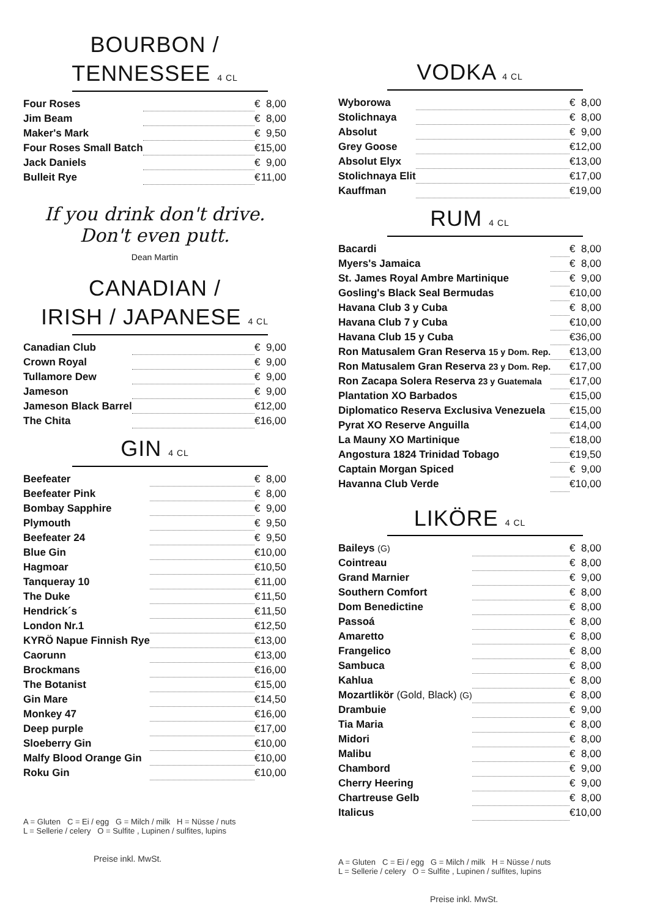BOURBON /
TENNESSEE 4 CL
| Four Roses | | € | 8,00 |
| Jim Beam | | € | 8,00 |
| Maker's Mark | | € | 9,50 |
| Four Roses Small Batch | | € | 15,00 |
| Jack Daniels | | € | 9,00 |
| Bulleit Rye | | € | 11,00 |
If you drink don't drive.
Don't even putt.
Dean Martin
CANADIAN /
IRISH / JAPANESE 4 CL
| Canadian Club | | € | 9,00 |
| Crown Royal | | € | 9,00 |
| Tullamore Dew | | € | 9,00 |
| Jameson | | € | 9,00 |
| Jameson Black Barrel | | € | 12,00 |
| The Chita | | € | 16,00 |
GIN 4 CL
| Beefeater | | € | 8,00 |
| Beefeater Pink | | € | 8,00 |
| Bombay Sapphire | | € | 9,00 |
| Plymouth | | € | 9,50 |
| Beefeater 24 | | € | 9,50 |
| Blue Gin | | € | 10,00 |
| Hagmoar | | € | 10,50 |
| Tanqueray 10 | | € | 11,00 |
| The Duke | | € | 11,50 |
| Hendrick´s | | € | 11,50 |
| London Nr.1 | | € | 12,50 |
| KYRÖ Napue Finnish Rye | | € | 13,00 |
| Caorunn | | € | 13,00 |
| Brockmans | | € | 16,00 |
| The Botanist | | € | 15,00 |
| Gin Mare | | € | 14,50 |
| Monkey 47 | | € | 16,00 |
| Deep purple | | € | 17,00 |
| Sloeberry Gin | | € | 10,00 |
| Malfy Blood Orange Gin | | € | 10,00 |
| Roku Gin | | € | 10,00 |
A = Gluten C = Ei / egg G = Milch / milk H = Nüsse / nuts
L = Sellerie / celery O = Sulfite , Lupinen / sulfites, lupins
Preise inkl. MwSt.
VODKA 4 CL
| Wyborowa | | € | 8,00 |
| Stolichnaya | | € | 8,00 |
| Absolut | | € | 9,00 |
| Grey Goose | | € | 12,00 |
| Absolut Elyx | | € | 13,00 |
| Stolichnaya Elit | | € | 17,00 |
| Kauffman | | € | 19,00 |
RUM 4 CL
| Bacardi | | € | 8,00 |
| Myers's Jamaica | | € | 8,00 |
| St. James Royal Ambre Martinique | | € | 9,00 |
| Gosling's Black Seal Bermudas | | € | 10,00 |
| Havana Club 3 y Cuba | | € | 8,00 |
| Havana Club 7 y Cuba | | € | 10,00 |
| Havana Club 15 y Cuba | | € | 36,00 |
| Ron Matusalem Gran Reserva 15 y Dom. Rep. | | € | 13,00 |
| Ron Matusalem Gran Reserva 23 y Dom. Rep. | | € | 17,00 |
| Ron Zacapa Solera Reserva 23 y Guatemala | | € | 17,00 |
| Plantation XO Barbados | | € | 15,00 |
| Diplomatico Reserva Exclusiva Venezuela | | € | 15,00 |
| Pyrat XO Reserve Anguilla | | € | 14,00 |
| La Mauny XO Martinique | | € | 18,00 |
| Angostura 1824 Trinidad Tobago | | € | 19,50 |
| Captain Morgan Spiced | | € | 9,00 |
| Havanna Club Verde | | € | 10,00 |
LIKÖRE 4 CL
| Baileys (G) | | € | 8,00 |
| Cointreau | | € | 8,00 |
| Grand Marnier | | € | 9,00 |
| Southern Comfort | | € | 8,00 |
| Dom Benedictine | | € | 8,00 |
| Passoá | | € | 8,00 |
| Amaretto | | € | 8,00 |
| Frangelico | | € | 8,00 |
| Sambuca | | € | 8,00 |
| Kahlua | | € | 8,00 |
| Mozartlikör (Gold, Black) (G) | | € | 8,00 |
| Drambuie | | € | 9,00 |
| Tia Maria | | € | 8,00 |
| Midori | | € | 8,00 |
| Malibu | | € | 8,00 |
| Chambord | | € | 9,00 |
| Cherry Heering | | € | 9,00 |
| Chartreuse Gelb | | € | 8,00 |
| Italicus | | € | 10,00 |
A = Gluten C = Ei / egg G = Milch / milk H = Nüsse / nuts
L = Sellerie / celery O = Sulfite , Lupinen / sulfites, lupins
Preise inkl. MwSt.